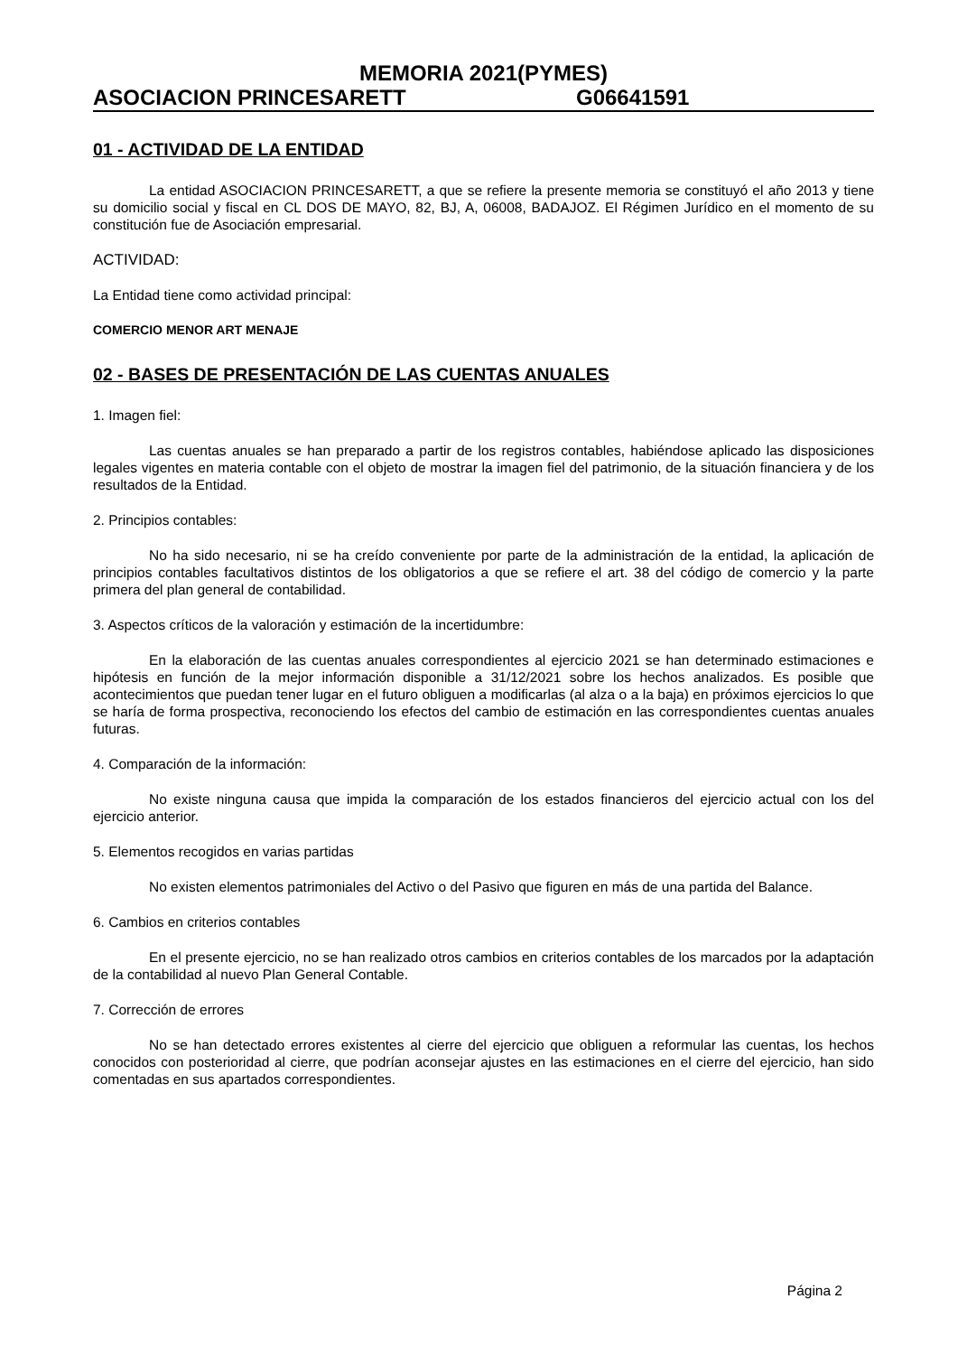MEMORIA 2021(PYMES)
ASOCIACION PRINCESARETT G06641591
01 - ACTIVIDAD DE LA ENTIDAD
La entidad ASOCIACION PRINCESARETT, a que se refiere la presente memoria se constituyó el año 2013 y tiene su domicilio social y fiscal en CL DOS DE MAYO, 82, BJ, A, 06008, BADAJOZ. El Régimen Jurídico en el momento de su constitución fue de Asociación empresarial.
ACTIVIDAD:
La Entidad tiene como actividad principal:
COMERCIO MENOR ART MENAJE
02 - BASES DE PRESENTACIÓN DE LAS CUENTAS ANUALES
1. Imagen fiel:
Las cuentas anuales se han preparado a partir de los registros contables, habiéndose aplicado las disposiciones legales vigentes en materia contable con el objeto de mostrar la imagen fiel del patrimonio, de la situación financiera y de los resultados de la Entidad.
2. Principios contables:
No ha sido necesario, ni se ha creído conveniente por parte de la administración de la entidad, la aplicación de principios contables facultativos distintos de los obligatorios a que se refiere el art. 38 del código de comercio y la parte primera del plan general de contabilidad.
3. Aspectos críticos de la valoración y estimación de la incertidumbre:
En la elaboración de las cuentas anuales correspondientes al ejercicio 2021 se han determinado estimaciones e hipótesis en función de la mejor información disponible a 31/12/2021 sobre los hechos analizados. Es posible que acontecimientos que puedan tener lugar en el futuro obliguen a modificarlas (al alza o a la baja) en próximos ejercicios lo que se haría de forma prospectiva, reconociendo los efectos del cambio de estimación en las correspondientes cuentas anuales futuras.
4. Comparación de la información:
No existe ninguna causa que impida la comparación de los estados financieros del ejercicio actual con los del ejercicio anterior.
5. Elementos recogidos en varias partidas
No existen elementos patrimoniales del Activo o del Pasivo que figuren en más de una partida del Balance.
6. Cambios en criterios contables
En el presente ejercicio, no se han realizado otros cambios en criterios contables de los marcados por la adaptación de la contabilidad al nuevo Plan General Contable.
7. Corrección de errores
No se han detectado errores existentes al cierre del ejercicio que obliguen a reformular las cuentas, los hechos conocidos con posterioridad al cierre, que podrían aconsejar ajustes en las estimaciones en el cierre del ejercicio, han sido comentadas en sus apartados correspondientes.
Página 2